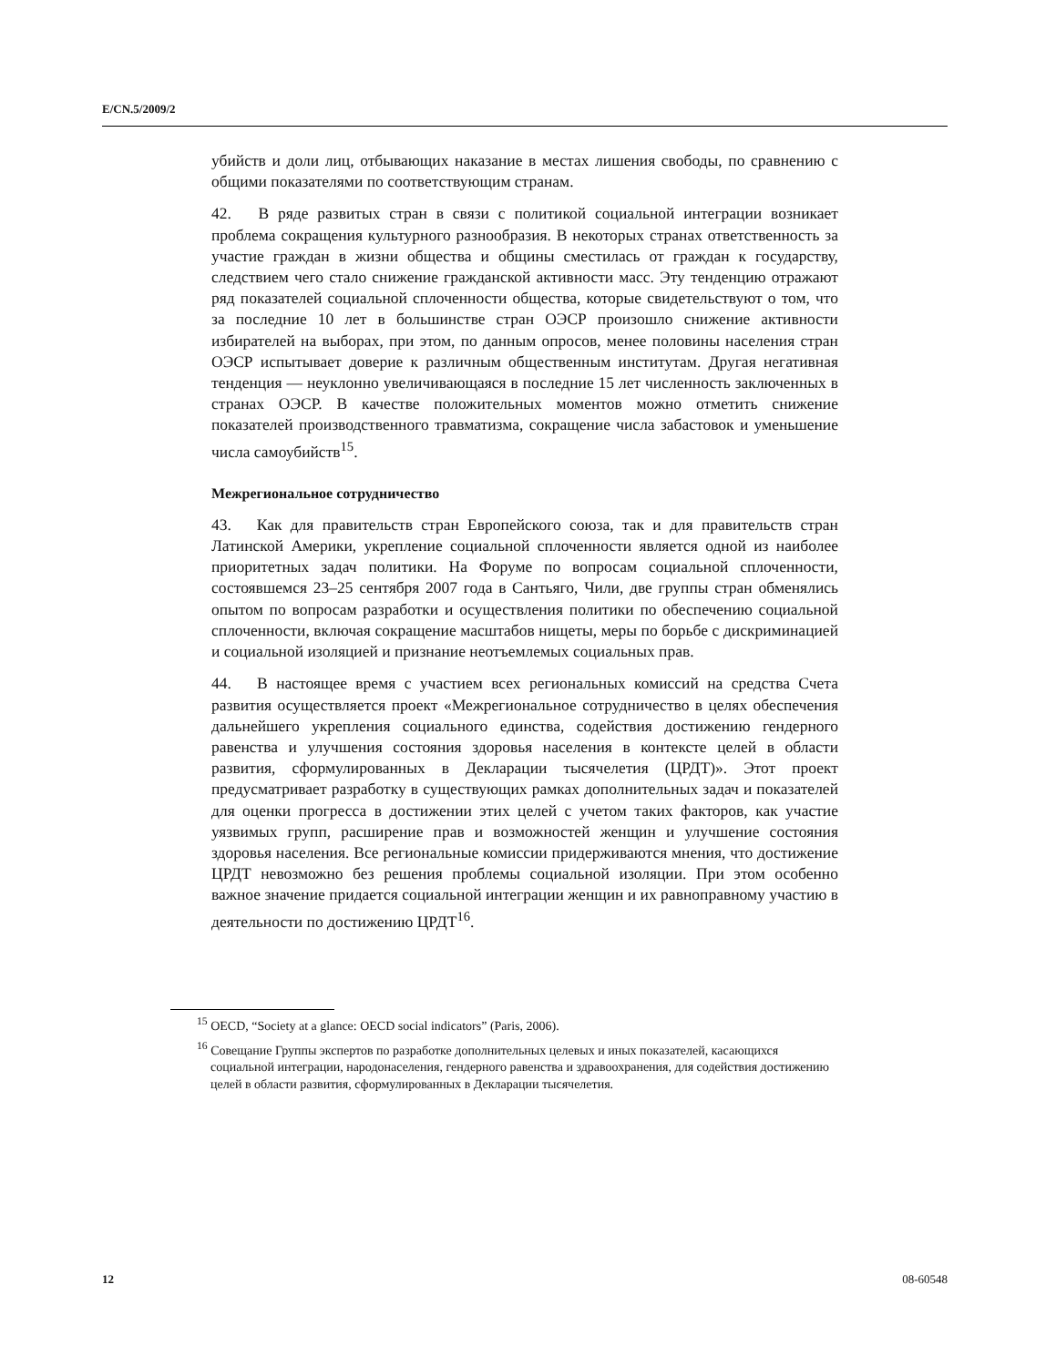E/CN.5/2009/2
убийств и доли лиц, отбывающих наказание в местах лишения свободы, по сравнению с общими показателями по соответствующим странам.
42. В ряде развитых стран в связи с политикой социальной интеграции возникает проблема сокращения культурного разнообразия. В некоторых странах ответственность за участие граждан в жизни общества и общины сместилась от граждан к государству, следствием чего стало снижение гражданской активности масс. Эту тенденцию отражают ряд показателей социальной сплоченности общества, которые свидетельствуют о том, что за последние 10 лет в большинстве стран ОЭСР произошло снижение активности избирателей на выборах, при этом, по данным опросов, менее половины населения стран ОЭСР испытывает доверие к различным общественным институтам. Другая негативная тенденция — неуклонно увеличивающаяся в последние 15 лет численность заключенных в странах ОЭСР. В качестве положительных моментов можно отметить снижение показателей производственного травматизма, сокращение числа забастовок и уменьшение числа самоубийств<sup>15</sup>.
Межрегиональное сотрудничество
43. Как для правительств стран Европейского союза, так и для правительств стран Латинской Америки, укрепление социальной сплоченности является одной из наиболее приоритетных задач политики. На Форуме по вопросам социальной сплоченности, состоявшемся 23–25 сентября 2007 года в Сантьяго, Чили, две группы стран обменялись опытом по вопросам разработки и осуществления политики по обеспечению социальной сплоченности, включая сокращение масштабов нищеты, меры по борьбе с дискриминацией и социальной изоляцией и признание неотъемлемых социальных прав.
44. В настоящее время с участием всех региональных комиссий на средства Счета развития осуществляется проект «Межрегиональное сотрудничество в целях обеспечения дальнейшего укрепления социального единства, содействия достижению гендерного равенства и улучшения состояния здоровья населения в контексте целей в области развития, сформулированных в Декларации тысячелетия (ЦРДТ)». Этот проект предусматривает разработку в существующих рамках дополнительных задач и показателей для оценки прогресса в достижении этих целей с учетом таких факторов, как участие уязвимых групп, расширение прав и возможностей женщин и улучшение состояния здоровья населения. Все региональные комиссии придерживаются мнения, что достижение ЦРДТ невозможно без решения проблемы социальной изоляции. При этом особенно важное значение придается социальной интеграции женщин и их равноправному участию в деятельности по достижению ЦРДТ<sup>16</sup>.
<sup>15</sup> OECD, “Society at a glance: OECD social indicators” (Paris, 2006).
<sup>16</sup> Совещание Группы экспертов по разработке дополнительных целевых и иных показателей, касающихся социальной интеграции, народонаселения, гендерного равенства и здравоохранения, для содействия достижению целей в области развития, сформулированных в Декларации тысячелетия.
12 08-60548